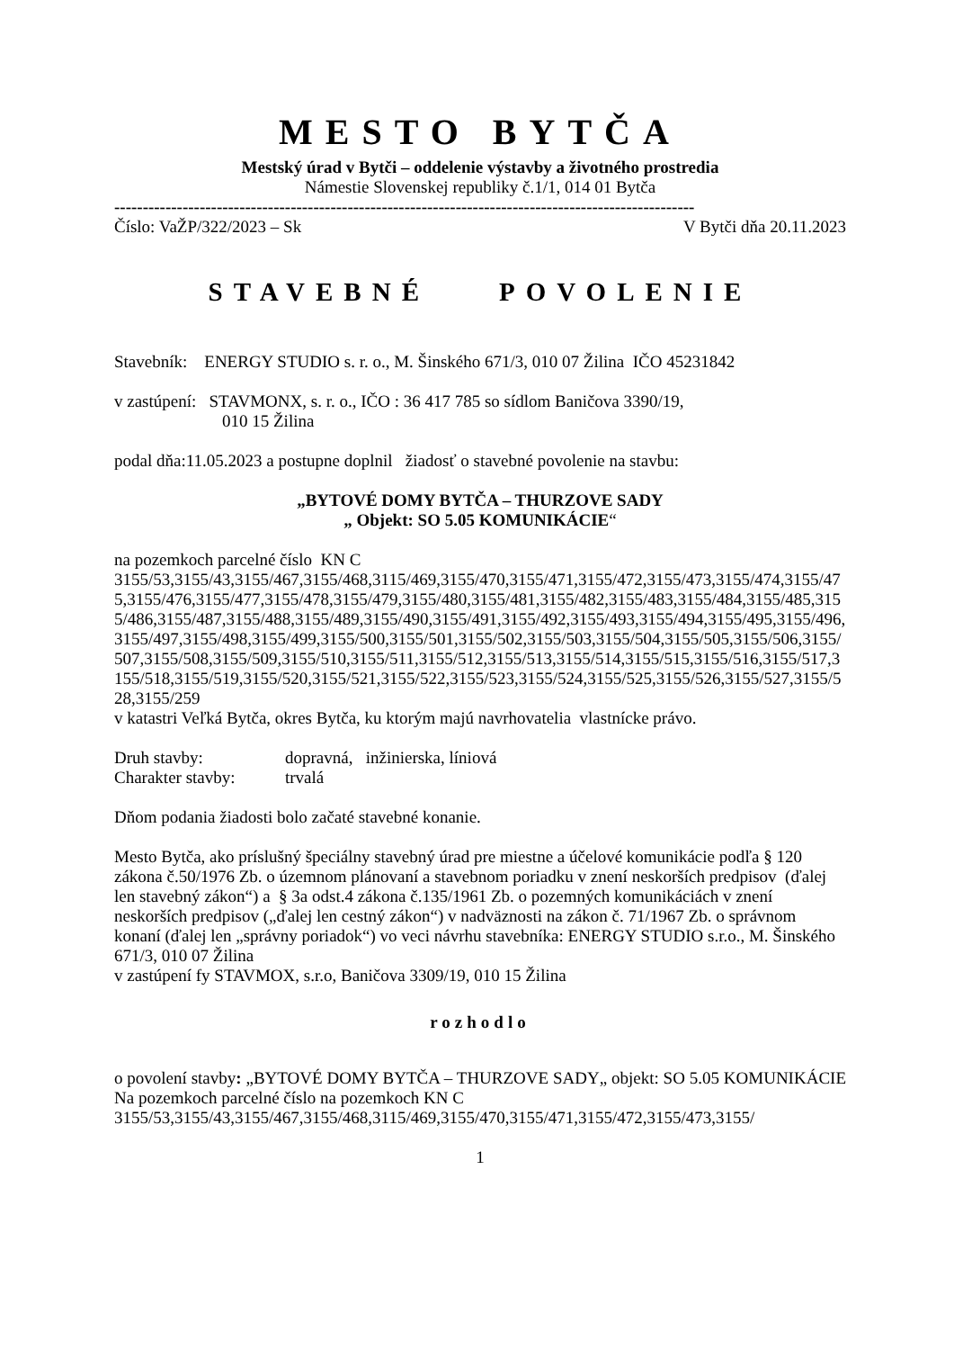MESTO BYTČA
Mestský úrad v Bytči – oddelenie výstavby a životného prostredia
Námestie Slovenskej republiky č.1/1, 014 01 Bytča
------------------------------------------------------------------------------------------------------
Číslo: VaŽP/322/2023 – Sk V Bytči dňa 20.11.2023
STAVEBNÉ POVOLENIE
Stavebník: ENERGY STUDIO s. r. o., M. Šinského 671/3, 010 07 Žilina IČO 45231842
v zastúpení: STAVMONX, s. r. o., IČO : 36 417 785 so sídlom Baničova 3390/19,
010 15 Žilina
podal dňa:11.05.2023 a postupne doplnil žiadosť o stavebné povolenie na stavbu:
„BYTOVÉ DOMY BYTČA – THURZOVE SADY
„ Objekt: SO 5.05 KOMUNIKÁCIE“
na pozemkoch parcelné číslo KN C
3155/53,3155/43,3155/467,3155/468,3115/469,3155/470,3155/471,3155/472,3155/473,3155/474,3155/475,3155/476,3155/477,3155/478,3155/479,3155/480,3155/481,3155/482,3155/483,3155/484,3155/485,3155/486,3155/487,3155/488,3155/489,3155/490,3155/491,3155/492,3155/493,3155/494,3155/495,3155/496,3155/497,3155/498,3155/499,3155/500,3155/501,3155/502,3155/503,3155/504,3155/505,3155/506,3155/507,3155/508,3155/509,3155/510,3155/511,3155/512,3155/513,3155/514,3155/515,3155/516,3155/517,3155/518,3155/519,3155/520,3155/521,3155/522,3155/523,3155/524,3155/525,3155/526,3155/527,3155/528,3155/259
v katastri Veľká Bytča, okres Bytča, ku ktorým majú navrhovatelia vlastnícke právo.
Druh stavby: dopravná, inžinierska, líniová
Charakter stavby: trvalá
Dňom podania žiadosti bolo začaté stavebné konanie.
Mesto Bytča, ako príslušný špeciálny stavebný úrad pre miestne a účelové komunikácie podľa § 120 zákona č.50/1976 Zb. o územnom plánovaní a stavebnom poriadku v znení neskorších predpisov (ďalej len stavebný zákon“) a § 3a odst.4 zákona č.135/1961 Zb. o pozemných komunikáciách v znení neskorších predpisov („ďalej len cestný zákon“) v nadväznosti na zákon č. 71/1967 Zb. o správnom konaní (ďalej len „správny poriadok“) vo veci návrhu stavebníka: ENERGY STUDIO s.r.o., M. Šinského 671/3, 010 07 Žilina
v zastúpení fy STAVMOX, s.r.o, Baničova 3309/19, 010 15 Žilina
rozhodlo
o povolení stavby: „BYTOVÉ DOMY BYTČA – THURZOVE SADY„ objekt: SO 5.05 KOMUNIKÁCIE Na pozemkoch parcelné číslo na pozemkoch KN C
3155/53,3155/43,3155/467,3155/468,3115/469,3155/470,3155/471,3155/472,3155/473,3155/
1